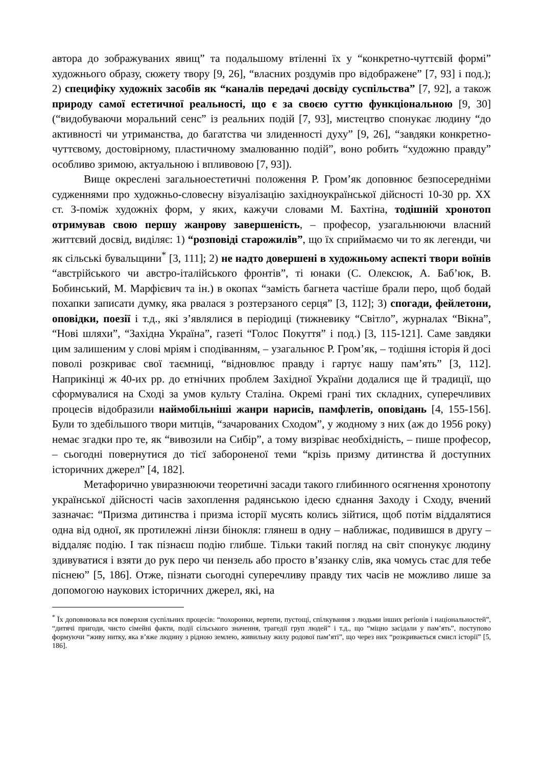автора до зображуваних явищ” та подальшому втіленні їх у “конкретно-чуттєвій формі” художнього образу, сюжету твору [9, 26], “власних роздумів про відображене” [7, 93] і под.); 2) специфіку художніх засобів як “каналів передачі досвіду суспільства” [7, 92], а також природу самої естетичної реальності, що є за своєю суттю функціональною [9, 30] (“видобуваючи моральний сенс” із реальних подій [7, 93], мистецтво спонукає людину “до активності чи утриманства, до багатства чи злиденності духу” [9, 26], “завдяки конкретно-чуттєвому, достовірному, пластичному змалюванню подій”, воно робить “художню правду” особливо зримою, актуальною і впливовою [7, 93]).
Вище окреслені загальноестетичні положення Р. Гром’як доповнює безпосередніми судженнями про художньо-словесну візуалізацію західноукраїнської дійсності 10-30 рр. ХХ ст. З-поміж художніх форм, у яких, кажучи словами М. Бахтіна, тодішній хронотоп отримував свою першу жанрову завершеність, – професор, узагальнюючи власний життєвий досвід, виділяє: 1) “розповіді старожилів”, що їх сприймаємо чи то як легенди, чи як сільські бувальщини<sup>*</sup> [3, 111]; 2) не надто довершені в художньому аспекті твори воїнів “австрійського чи австро-італійського фронтів”, ті юнаки (С. Олексюк, А. Баб’юк, В. Бобинський, М. Марфієвич та ін.) в окопах “замість багнета частіше брали перо, щоб бодай похапки записати думку, яка рвалася з розтерзаного серця” [3, 112]; 3) спогади, фейлетони, оповідки, поезії і т.д., які з’являлися в періодиці (тижневику “Світло”, журналах “Вікна”, “Нові шляхи”, “Західна Україна”, газеті “Голос Покуття” і под.) [3, 115-121]. Саме завдяки цим залишеним у слові мріям і сподіванням, – узагальнює Р. Гром’як, – тодішня історія й досі поволі розкриває свої таємниці, “відновлює правду і гартує нашу пам’ять” [3, 112]. Наприкінці ж 40-их рр. до етнічних проблем Західної України додалися ще й традиції, що сформувалися на Сході за умов культу Сталіна. Окремі грані тих складних, суперечливих процесів відобразили наймобільніші жанри нарисів, памфлетів, оповідань [4, 155-156]. Були то здебільшого твори митців, “зачарованих Сходом”, у жодному з них (аж до 1956 року) немає згадки про те, як “вивозили на Сибір”, а тому визріває необхідність, – пише професор, – сьогодні повернутися до тієї забороненої теми “крізь призму дитинства й доступних історичних джерел” [4, 182].
Метафорично увиразнюючи теоретичні засади такого глибинного осягнення хронотопу української дійсності часів захоплення радянською ідеєю єднання Заходу і Сходу, вчений зазначає: “Призма дитинства і призма історії мусять колись зійтися, щоб потім віддалятися одна від одної, як протилежні лінзи бінокля: глянеш в одну – наближає, подивишся в другу – віддаляє подію. І так пізнаєш подію глибше. Тільки такий погляд на світ спонукує людину здивуватися і взяти до рук перо чи пензель або просто в’язанку слів, яка чомусь стає для тебе піснею” [5, 186]. Отже, пізнати сьогодні суперечливу правду тих часів не можливо лише за допомогою наукових історичних джерел, які, на
<sup>*</sup> Їх доповнювала вся поверхня суспільних процесів: “похоронки, вертепи, пустощі, спілкування з людьми інших регіонів і національностей”, “дитячі пригоди, чисто сімейні факти, події сільського значення, трагедії груп людей” і т.д., що “міцно засідали у пам’ять”, поступово формуючи “живу нитку, яка в’яже людину з рідною землею, живильну жилу родової пам’яті”, що через них “розкривається смисл історії” [5, 186].